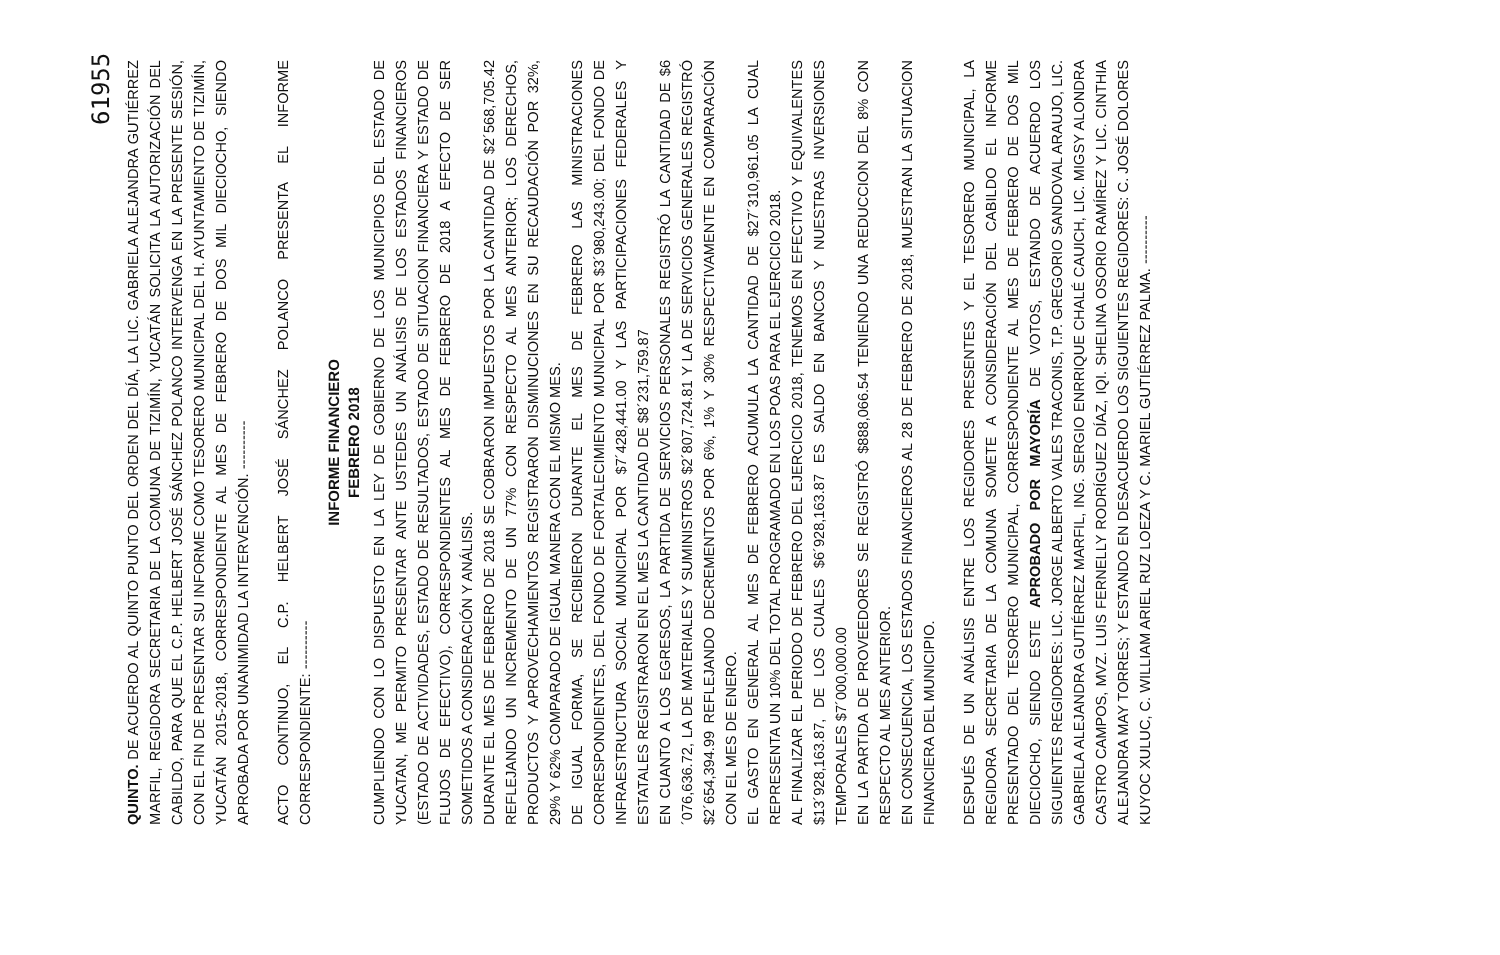61955
QUINTO. DE ACUERDO AL QUINTO PUNTO DEL ORDEN DEL DÍA, LA LIC. GABRIELA ALEJANDRA GUTIÉRREZ MARFIL, REGIDORA SECRETARIA DE LA COMUNA DE TIZIMÍN, YUCATÁN SOLICITA LA AUTORIZACIÓN DEL CABILDO, PARA QUE EL C.P. HELBERT JOSÉ SÁNCHEZ POLANCO INTERVENGA EN LA PRESENTE SESIÓN, CON EL FIN DE PRESENTAR SU INFORME COMO TESORERO MUNICIPAL DEL H. AYUNTAMIENTO DE TIZIMÍN, YUCATÁN 2015-2018, CORRESPONDIENTE AL MES DE FEBRERO DE DOS MIL DIECIOCHO, SIENDO APROBADA POR UNANIMIDAD LA INTERVENCIÓN. ----------
ACTO CONTINUO, EL C.P. HELBERT JOSÉ SÁNCHEZ POLANCO PRESENTA EL INFORME CORRESPONDIENTE: ----------
INFORME FINANCIERO
FEBRERO 2018
CUMPLIENDO CON LO DISPUESTO EN LA LEY DE GOBIERNO DE LOS MUNICIPIOS DEL ESTADO DE YUCATAN, ME PERMITO PRESENTAR ANTE USTEDES UN ANÁLISIS DE LOS ESTADOS FINANCIEROS (ESTADO DE ACTIVIDADES, ESTADO DE RESULTADOS, ESTADO DE SITUACION FINANCIERA Y ESTADO DE FLUJOS DE EFECTIVO), CORRESPONDIENTES AL MES DE FEBRERO DE 2018 A EFECTO DE SER SOMETIDOS A CONSIDERACIÓN Y ANÁLISIS.
DURANTE EL MES DE FEBRERO DE 2018 SE COBRARON IMPUESTOS POR LA CANTIDAD DE $2´568,705.42 REFLEJANDO UN INCREMENTO DE UN 77% CON RESPECTO AL MES ANTERIOR; LOS DERECHOS, PRODUCTOS Y APROVECHAMIENTOS REGISTRARON DISMINUCIONES EN SU RECAUDACIÓN POR 32%, 29% Y 62% COMPARADO DE IGUAL MANERA CON EL MISMO MES.
DE IGUAL FORMA, SE RECIBIERON DURANTE EL MES DE FEBRERO LAS MINISTRACIONES CORRESPONDIENTES, DEL FONDO DE FORTALECIMIENTO MUNICIPAL POR $3´980,243.00; DEL FONDO DE INFRAESTRUCTURA SOCIAL MUNICIPAL POR $7´428,441.00 Y LAS PARTICIPACIONES FEDERALES Y ESTATALES REGISTRARON EN EL MES LA CANTIDAD DE $8´231,759.87
EN CUANTO A LOS EGRESOS, LA PARTIDA DE SERVICIOS PERSONALES REGISTRÓ LA CANTIDAD DE $6´076,636.72, LA DE MATERIALES Y SUMINISTROS $2´807,724.81 Y LA DE SERVICIOS GENERALES REGISTRÓ $2´654,394.99 REFLEJANDO DECREMENTOS POR 6%, 1% Y 30% RESPECTIVAMENTE EN COMPARACIÓN CON EL MES DE ENERO.
EL GASTO EN GENERAL AL MES DE FEBRERO ACUMULA LA CANTIDAD DE $27´310,961.05 LA CUAL REPRESENTA UN 10% DEL TOTAL PROGRAMADO EN LOS POAS PARA EL EJERCICIO 2018.
AL FINALIZAR EL PERIODO DE FEBRERO DEL EJERCICIO 2018, TENEMOS EN EFECTIVO Y EQUIVALENTES $13´928,163.87, DE LOS CUALES $6´928,163.87 ES SALDO EN BANCOS Y NUESTRAS INVERSIONES TEMPORALES $7´000,000.00
EN LA PARTIDA DE PROVEEDORES SE REGISTRÓ $888,066.54 TENIENDO UNA REDUCCION DEL 8% CON RESPECTO AL MES ANTERIOR.
EN CONSECUENCIA, LOS ESTADOS FINANCIEROS AL 28 DE FEBRERO DE 2018, MUESTRAN LA SITUACION FINANCIERA DEL MUNICIPIO.
DESPUÉS DE UN ANÁLISIS ENTRE LOS REGIDORES PRESENTES Y EL TESORERO MUNICIPAL, LA REGIDORA SECRETARIA DE LA COMUNA SOMETE A CONSIDERACIÓN DEL CABILDO EL INFORME PRESENTADO DEL TESORERO MUNICIPAL, CORRESPONDIENTE AL MES DE FEBRERO DE DOS MIL DIECIOCHO, SIENDO ESTE APROBADO POR MAYORÍA DE VOTOS, ESTANDO DE ACUERDO LOS SIGUIENTES REGIDORES: LIC. JORGE ALBERTO VALES TRACONIS, T.P. GREGORIO SANDOVAL ARAUJO, LIC. GABRIELA ALEJANDRA GUTIÉRREZ MARFIL, ING. SERGIO ENRRIQUE CHALÉ CAUICH, LIC. MIGSY ALONDRA CASTRO CAMPOS, MVZ. LUIS FERNELLY RODRÍGUEZ DÍAZ, IQI. SHELINA OSORIO RAMÍREZ Y LIC. CINTHIA ALEJANDRA MAY TORRES; Y ESTANDO EN DESACUERDO LOS SIGUIENTES REGIDORES: C. JOSÉ DOLORES KUYOC XULUC, C. WILLIAM ARIEL RUZ LOEZA Y C. MARIEL GUTIÉRREZ PALMA. ----------